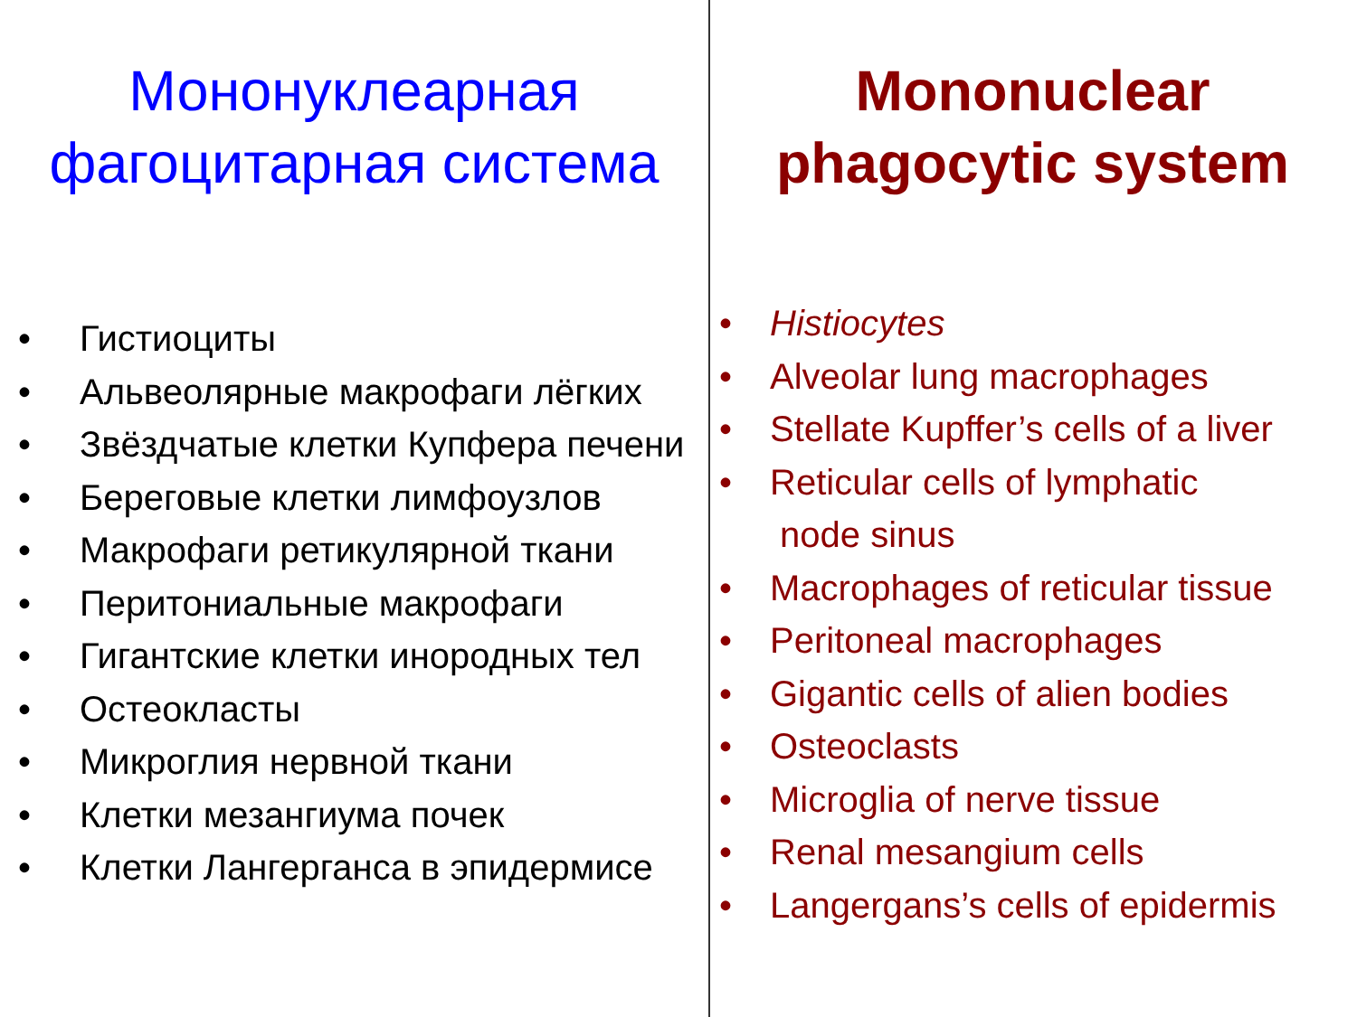Мононуклеарная
фагоцитарная система
• Гистиоциты
• Альвеолярные макрофаги лёгких
• Звёздчатые клетки Купфера печени
• Береговые клетки лимфоузлов
• Макрофаги ретикулярной ткани
• Перитониальные макрофаги
• Гигантские клетки инородных тел
• Остеокласты
• Микроглия нервной ткани
• Клетки мезангиума почек
• Клетки Лангерганса в эпидермисе
Mononuclear
phagocytic system
• Histiocytes
• Alveolar lung macrophages
• Stellate Kupffer’s cells of a liver
• Reticular cells of lymphatic
node sinus
• Macrophages of reticular tissue
• Peritoneal macrophages
• Gigantic cells of alien bodies
• Osteoclasts
• Microglia of nerve tissue
• Renal mesangium cells
• Langergans’s cells of epidermis